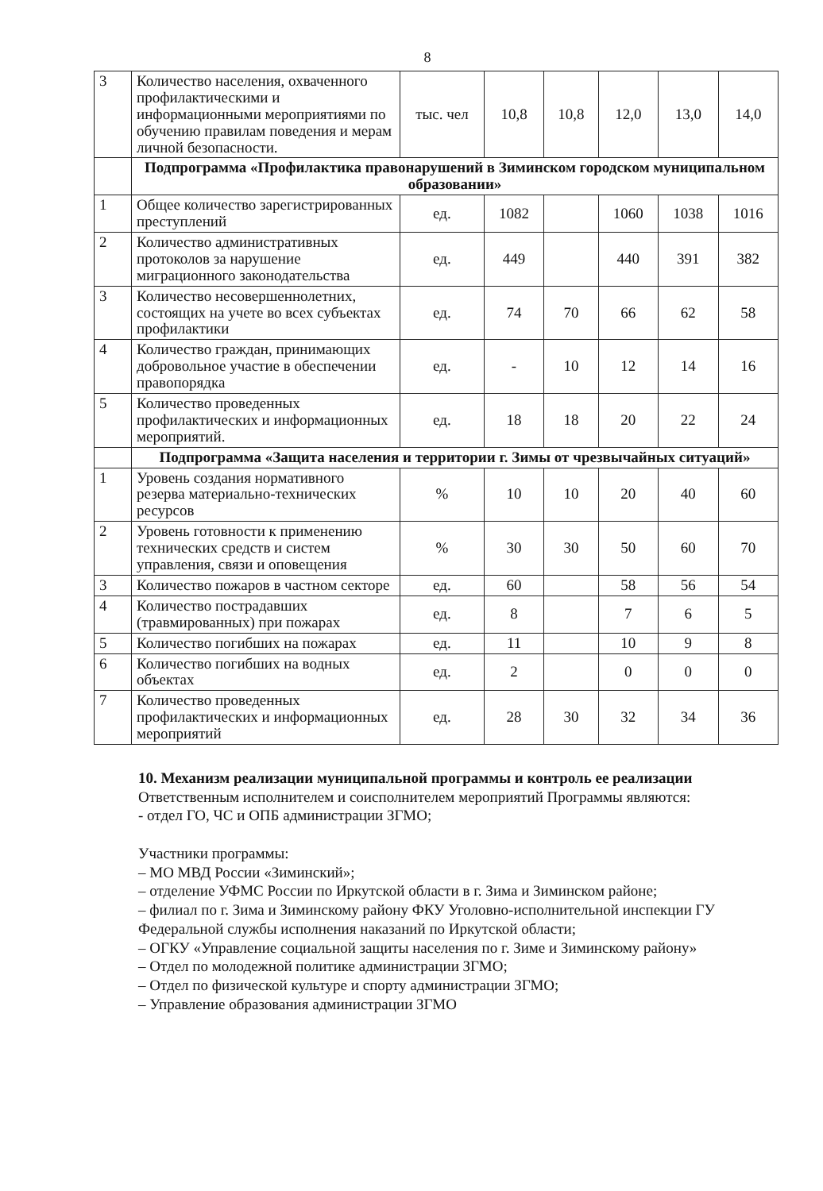8
| 3 | Количество населения, охваченного профилактическими и информационными мероприятиями по обучению правилам поведения и мерам личной безопасности. | тыс. чел | 10,8 | 10,8 | 12,0 | 13,0 | 14,0 |
| | Подпрограмма «Профилактика правонарушений в Зиминском городском муниципальном образовании» | | | | | | |
| 1 | Общее количество зарегистрированных преступлений | ед. | 1082 | | 1060 | 1038 | 1016 |
| 2 | Количество административных протоколов за нарушение миграционного законодательства | ед. | 449 | | 440 | 391 | 382 |
| 3 | Количество несовершеннолетних, состоящих на учете во всех субъектах профилактики | ед. | 74 | 70 | 66 | 62 | 58 |
| 4 | Количество граждан, принимающих добровольное участие в обеспечении правопорядка | ед. | - | 10 | 12 | 14 | 16 |
| 5 | Количество проведенных профилактических и информационных мероприятий. | ед. | 18 | 18 | 20 | 22 | 24 |
| | Подпрограмма «Защита населения и территории г. Зимы от чрезвычайных ситуаций» | | | | | | |
| 1 | Уровень создания нормативного резерва материально-технических ресурсов | % | 10 | 10 | 20 | 40 | 60 |
| 2 | Уровень готовности к применению технических средств и систем управления, связи и оповещения | % | 30 | 30 | 50 | 60 | 70 |
| 3 | Количество пожаров в частном секторе | ед. | 60 | | 58 | 56 | 54 |
| 4 | Количество пострадавших (травмированных) при пожарах | ед. | 8 | | 7 | 6 | 5 |
| 5 | Количество погибших на пожарах | ед. | 11 | | 10 | 9 | 8 |
| 6 | Количество погибших на водных объектах | ед. | 2 | | 0 | 0 | 0 |
| 7 | Количество проведенных профилактических и информационных мероприятий | ед. | 28 | 30 | 32 | 34 | 36 |
10. Механизм реализации муниципальной программы и контроль ее реализации
Ответственным исполнителем и соисполнителем мероприятий Программы являются:
- отдел ГО, ЧС и ОПБ администрации ЗГМО;
Участники программы:
– МО МВД России «Зиминский»;
– отделение УФМС России по Иркутской области в г. Зима и Зиминском районе;
– филиал по г. Зима и Зиминскому району ФКУ Уголовно-исполнительной инспекции ГУ Федеральной службы исполнения наказаний по Иркутской области;
– ОГКУ «Управление социальной защиты населения по г. Зиме и Зиминскому району»
– Отдел по молодежной политике администрации ЗГМО;
– Отдел по физической культуре и спорту администрации ЗГМО;
– Управление образования администрации ЗГМО